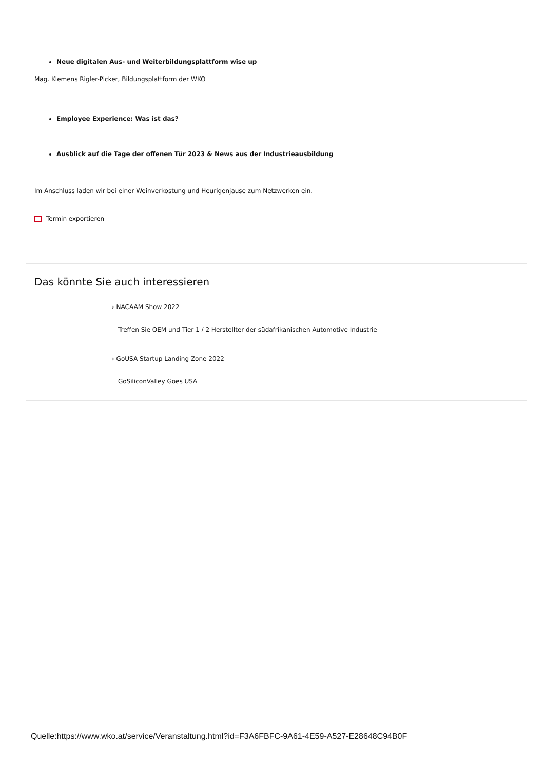Neue digitalen Aus- und Weiterbildungsplattform wîse up
Mag. Klemens Rigler-Picker, Bildungsplattform der WKO
Employee Experience: Was ist das?
Ausblick auf die Tage der offenen Tür 2023 & News aus der Industrieausbildung
Im Anschluss laden wir bei einer Weinverkostung und Heurigenjause zum Netzwerken ein.
Termin exportieren
Das könnte Sie auch interessieren
› NACAAM Show 2022
Treffen Sie OEM und Tier 1 / 2 Herstellter der südafrikanischen Automotive Industrie
› GoUSA Startup Landing Zone 2022
GoSiliconValley Goes USA
Quelle:https://www.wko.at/service/Veranstaltung.html?id=F3A6FBFC-9A61-4E59-A527-E28648C94B0F